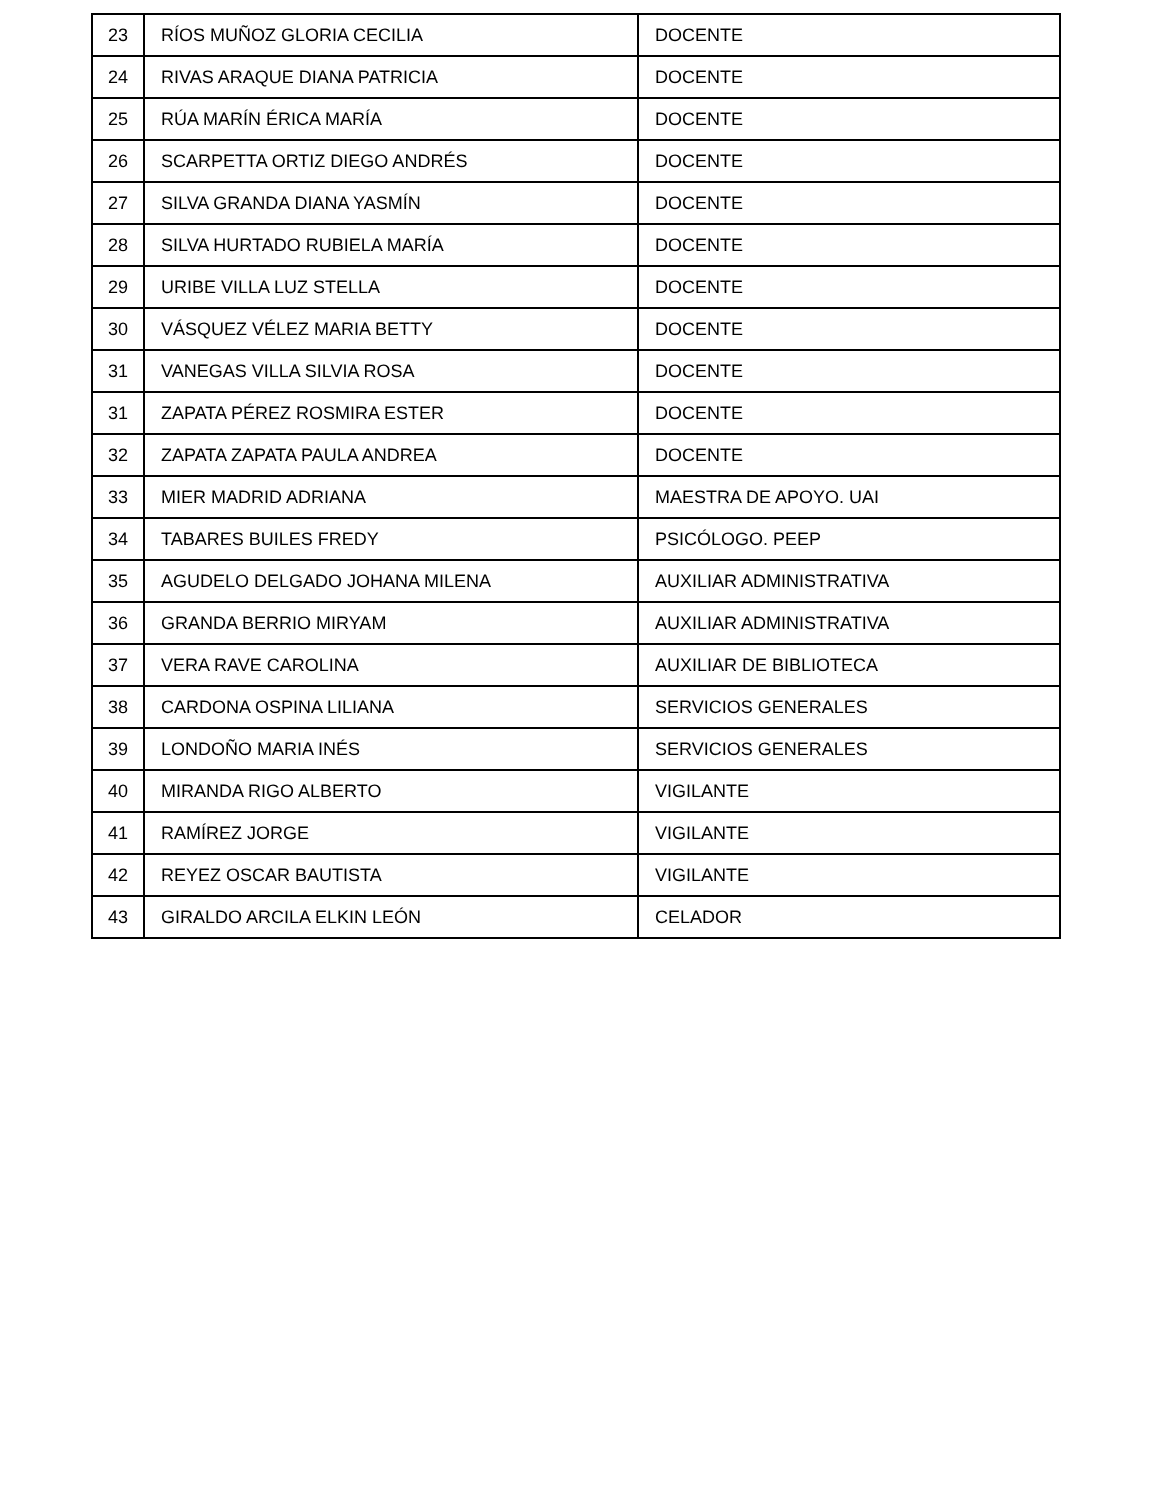| 23 | RÍOS MUÑOZ GLORIA CECILIA | DOCENTE |
| 24 | RIVAS ARAQUE DIANA PATRICIA | DOCENTE |
| 25 | RÚA MARÍN ÉRICA MARÍA | DOCENTE |
| 26 | SCARPETTA ORTIZ DIEGO ANDRÉS | DOCENTE |
| 27 | SILVA GRANDA DIANA YASMÍN | DOCENTE |
| 28 | SILVA HURTADO RUBIELA MARÍA | DOCENTE |
| 29 | URIBE VILLA LUZ STELLA | DOCENTE |
| 30 | VÁSQUEZ VÉLEZ MARIA BETTY | DOCENTE |
| 31 | VANEGAS VILLA SILVIA ROSA | DOCENTE |
| 31 | ZAPATA PÉREZ ROSMIRA ESTER | DOCENTE |
| 32 | ZAPATA ZAPATA PAULA ANDREA | DOCENTE |
| 33 | MIER MADRID ADRIANA | MAESTRA DE APOYO. UAI |
| 34 | TABARES BUILES FREDY | PSICÓLOGO. PEEP |
| 35 | AGUDELO DELGADO JOHANA MILENA | AUXILIAR ADMINISTRATIVA |
| 36 | GRANDA BERRIO MIRYAM | AUXILIAR ADMINISTRATIVA |
| 37 | VERA RAVE CAROLINA | AUXILIAR DE BIBLIOTECA |
| 38 | CARDONA OSPINA LILIANA | SERVICIOS GENERALES |
| 39 | LONDOÑO MARIA INÉS | SERVICIOS GENERALES |
| 40 | MIRANDA RIGO ALBERTO | VIGILANTE |
| 41 | RAMÍREZ JORGE | VIGILANTE |
| 42 | REYEZ OSCAR BAUTISTA | VIGILANTE |
| 43 | GIRALDO ARCILA ELKIN LEÓN | CELADOR |